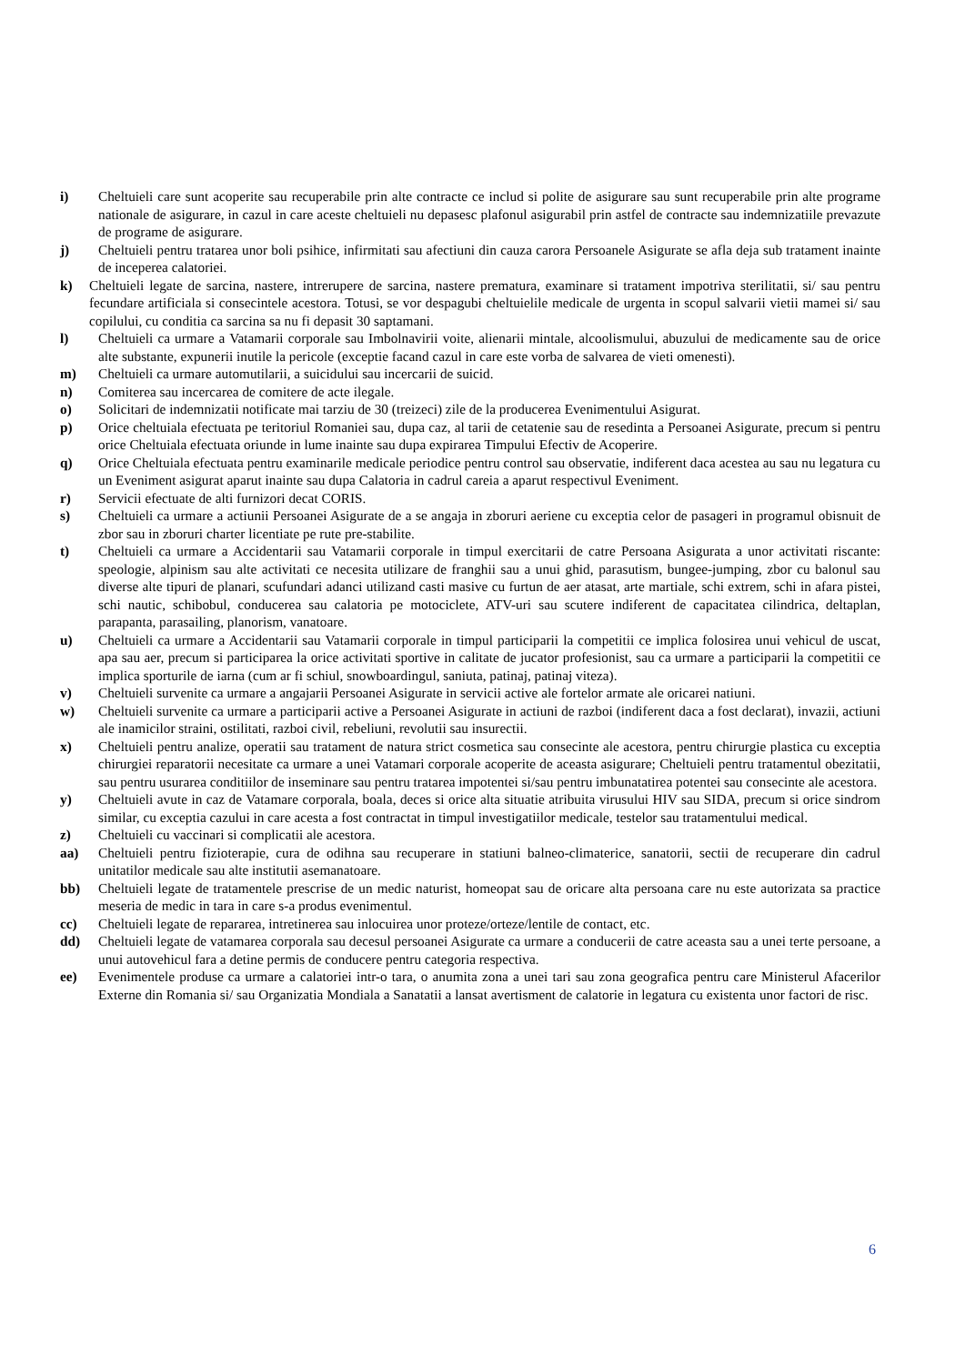i) Cheltuieli care sunt acoperite sau recuperabile prin alte contracte ce includ si polite de asigurare sau sunt recuperabile prin alte programe nationale de asigurare, in cazul in care aceste cheltuieli nu depasesc plafonul asigurabil prin astfel de contracte sau indemnizatiile prevazute de programe de asigurare.
j) Cheltuieli pentru tratarea unor boli psihice, infirmitati sau afectiuni din cauza carora Persoanele Asigurate se afla deja sub tratament inainte de inceperea calatoriei.
k) Cheltuieli legate de sarcina, nastere, intrerupere de sarcina, nastere prematura, examinare si tratament impotriva sterilitatii, si/ sau pentru fecundare artificiala si consecintele acestora. Totusi, se vor despagubi cheltuielile medicale de urgenta in scopul salvarii vietii mamei si/ sau copilului, cu conditia ca sarcina sa nu fi depasit 30 saptamani.
l) Cheltuieli ca urmare a Vatamarii corporale sau Imbolnavirii voite, alienarii mintale, alcoolismului, abuzului de medicamente sau de orice alte substante, expunerii inutile la pericole (exceptie facand cazul in care este vorba de salvarea de vieti omenesti).
m) Cheltuieli ca urmare automutilarii, a suicidului sau incercarii de suicid.
n) Comiterea sau incercarea de comitere de acte ilegale.
o) Solicitari de indemnizatii notificate mai tarziu de 30 (treizeci) zile de la producerea Evenimentului Asigurat.
p) Orice cheltuiala efectuata pe teritoriul Romaniei sau, dupa caz, al tarii de cetatenie sau de resedinta a Persoanei Asigurate, precum si pentru orice Cheltuiala efectuata oriunde in lume inainte sau dupa expirarea Timpului Efectiv de Acoperire.
q) Orice Cheltuiala efectuata pentru examinarile medicale periodice pentru control sau observatie, indiferent daca acestea au sau nu legatura cu un Eveniment asigurat aparut inainte sau dupa Calatoria in cadrul careia a aparut respectivul Eveniment.
r) Servicii efectuate de alti furnizori decat CORIS.
s) Cheltuieli ca urmare a actiunii Persoanei Asigurate de a se angaja in zboruri aeriene cu exceptia celor de pasageri in programul obisnuit de zbor sau in zboruri charter licentiate pe rute pre-stabilite.
t) Cheltuieli ca urmare a Accidentarii sau Vatamarii corporale in timpul exercitarii de catre Persoana Asigurata a unor activitati riscante: speologie, alpinism sau alte activitati ce necesita utilizare de franghii sau a unui ghid, parasutism, bungee-jumping, zbor cu balonul sau diverse alte tipuri de planari, scufundari adanci utilizand casti masive cu furtun de aer atasat, arte martiale, schi extrem, schi in afara pistei, schi nautic, schibobul, conducerea sau calatoria pe motociclete, ATV-uri sau scutere indiferent de capacitatea cilindrica, deltaplan, parapanta, parasailing, planorism, vanatoare.
u) Cheltuieli ca urmare a Accidentarii sau Vatamarii corporale in timpul participarii la competitii ce implica folosirea unui vehicul de uscat, apa sau aer, precum si participarea la orice activitati sportive in calitate de jucator profesionist, sau ca urmare a participarii la competitii ce implica sporturile de iarna (cum ar fi schiul, snowboardingul, saniuta, patinaj, patinaj viteza).
v) Cheltuieli survenite ca urmare a angajarii Persoanei Asigurate in servicii active ale fortelor armate ale oricarei natiuni.
w) Cheltuieli survenite ca urmare a participarii active a Persoanei Asigurate in actiuni de razboi (indiferent daca a fost declarat), invazii, actiuni ale inamicilor straini, ostilitati, razboi civil, rebeliuni, revolutii sau insurectii.
x) Cheltuieli pentru analize, operatii sau tratament de natura strict cosmetica sau consecinte ale acestora, pentru chirurgie plastica cu exceptia chirurgiei reparatorii necesitate ca urmare a unei Vatamari corporale acoperite de aceasta asigurare; Cheltuieli pentru tratamentul obezitatii, sau pentru usurarea conditiilor de inseminare sau pentru tratarea impotentei si/sau pentru imbunatatirea potentei sau consecinte ale acestora.
y) Cheltuieli avute in caz de Vatamare corporala, boala, deces si orice alta situatie atribuita virusului HIV sau SIDA, precum si orice sindrom similar, cu exceptia cazului in care acesta a fost contractat in timpul investigatiilor medicale, testelor sau tratamentului medical.
z) Cheltuieli cu vaccinari si complicatii ale acestora.
aa) Cheltuieli pentru fizioterapie, cura de odihna sau recuperare in statiuni balneo-climaterice, sanatorii, sectii de recuperare din cadrul unitatilor medicale sau alte institutii asemanatoare.
bb) Cheltuieli legate de tratamentele prescrise de un medic naturist, homeopat sau de oricare alta persoana care nu este autorizata sa practice meseria de medic in tara in care s-a produs evenimentul.
cc) Cheltuieli legate de repararea, intretinerea sau inlocuirea unor proteze/orteze/lentile de contact, etc.
dd) Cheltuieli legate de vatamarea corporala sau decesul persoanei Asigurate ca urmare a conducerii de catre aceasta sau a unei terte persoane, a unui autovehicul fara a detine permis de conducere pentru categoria respectiva.
ee) Evenimentele produse ca urmare a calatoriei intr-o tara, o anumita zona a unei tari sau zona geografica pentru care Ministerul Afacerilor Externe din Romania si/ sau Organizatia Mondiala a Sanatatii a lansat avertisment de calatorie in legatura cu existenta unor factori de risc.
6